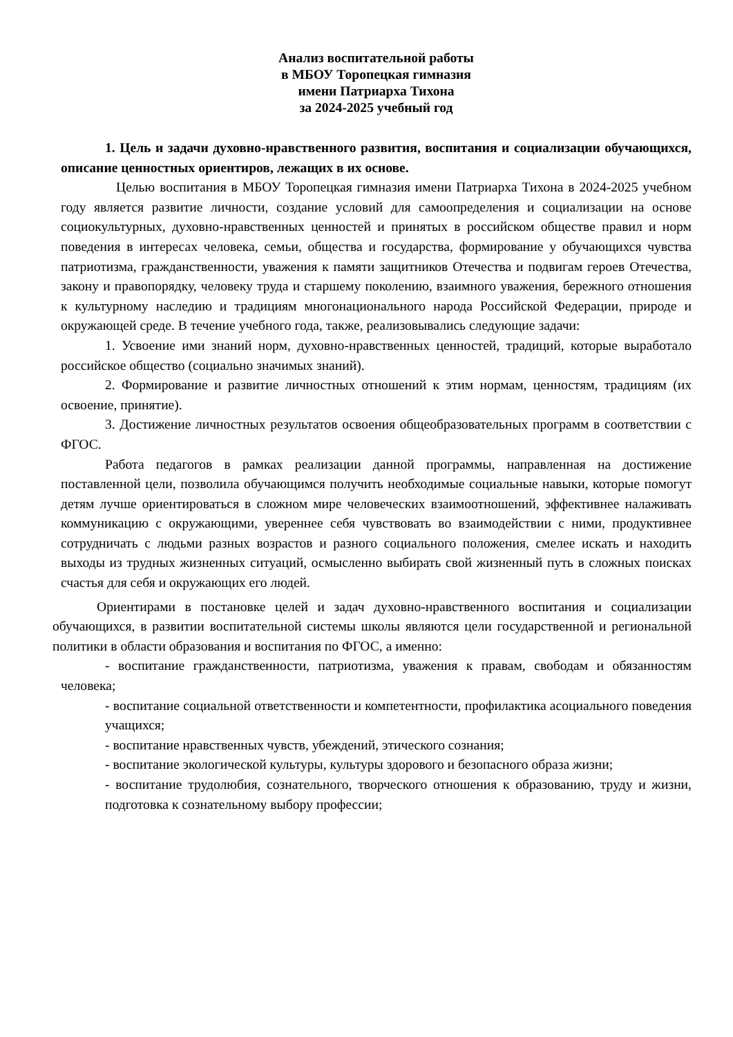Анализ воспитательной работы
в МБОУ Торопецкая гимназия
имени Патриарха Тихона
за 2024-2025 учебный год
1. Цель и задачи духовно-нравственного развития, воспитания и социализации обучающихся, описание ценностных ориентиров, лежащих в их основе.
Целью воспитания в МБОУ Торопецкая гимназия имени Патриарха Тихона в 2024-2025 учебном году является развитие личности, создание условий для самоопределения и социализации на основе социокультурных, духовно-нравственных ценностей и принятых в российском обществе правил и норм поведения в интересах человека, семьи, общества и государства, формирование у обучающихся чувства патриотизма, гражданственности, уважения к памяти защитников Отечества и подвигам героев Отечества, закону и правопорядку, человеку труда и старшему поколению, взаимного уважения, бережного отношения к культурному наследию и традициям многонационального народа Российской Федерации, природе и окружающей среде. В течение учебного года, также, реализовывались следующие задачи:
1. Усвоение ими знаний норм, духовно-нравственных ценностей, традиций, которые выработало российское общество (социально значимых знаний).
2. Формирование и развитие личностных отношений к этим нормам, ценностям, традициям (их освоение, принятие).
3. Достижение личностных результатов освоения общеобразовательных программ в соответствии с ФГОС.
Работа педагогов в рамках реализации данной программы, направленная на достижение поставленной цели, позволила обучающимся получить необходимые социальные навыки, которые помогут детям лучше ориентироваться в сложном мире человеческих взаимоотношений, эффективнее налаживать коммуникацию с окружающими, увереннее себя чувствовать во взаимодействии с ними, продуктивнее сотрудничать с людьми разных возрастов и разного социального положения, смелее искать и находить выходы из трудных жизненных ситуаций, осмысленно выбирать свой жизненный путь в сложных поисках счастья для себя и окружающих его людей.
Ориентирами в постановке целей и задач духовно-нравственного воспитания и социализации обучающихся, в развитии воспитательной системы школы являются цели государственной и региональной политики в области образования и воспитания по ФГОС, а именно:
- воспитание гражданственности, патриотизма, уважения к правам, свободам и обязанностям человека;
- воспитание социальной ответственности и компетентности, профилактика асоциального поведения учащихся;
- воспитание нравственных чувств, убеждений, этического сознания;
- воспитание экологической культуры, культуры здорового и безопасного образа жизни;
- воспитание трудолюбия, сознательного, творческого отношения к образованию, труду и жизни, подготовка к сознательному выбору профессии;